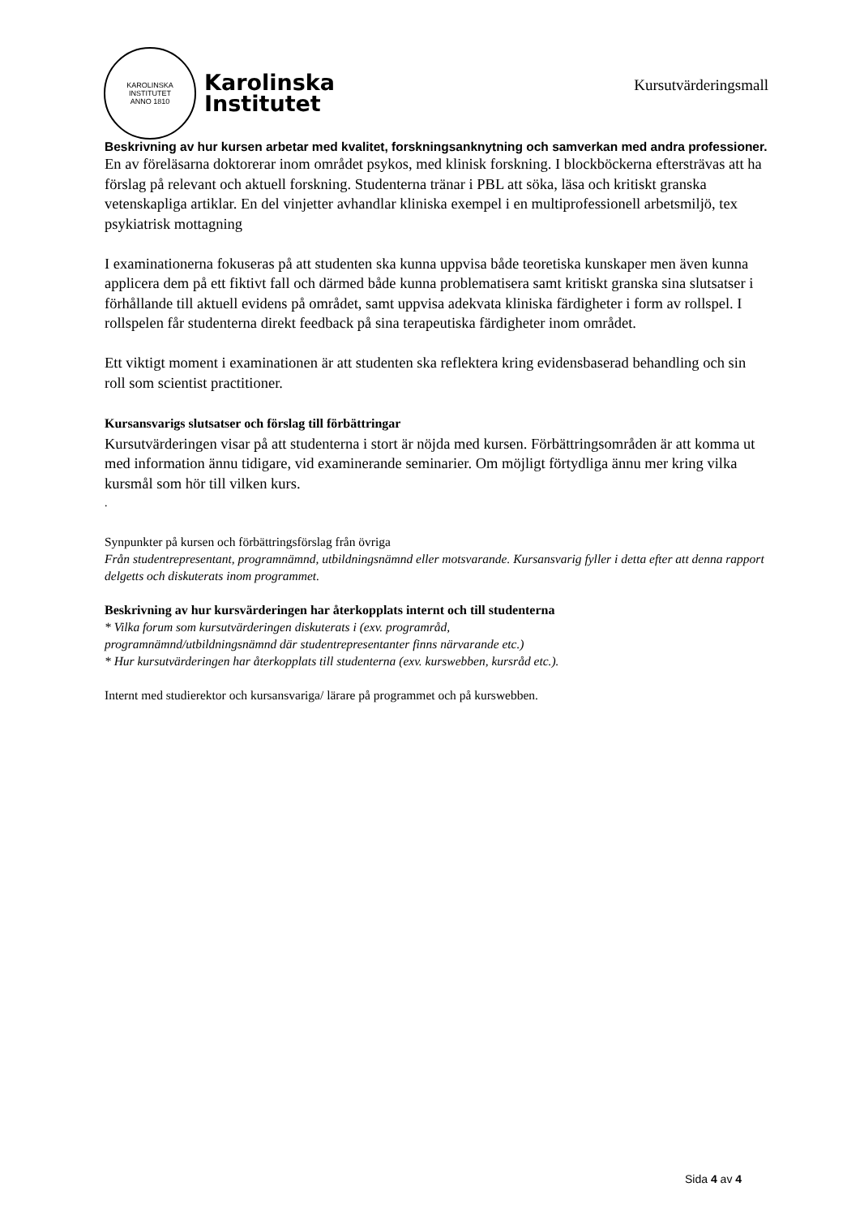KAROLINSKA INSTITUTET
ANNO 1810
Karolinska
Institutet
Kursutvärderingsmall
Beskrivning av hur kursen arbetar med kvalitet, forskningsanknytning och samverkan med andra professioner.
En av föreläsarna doktorerar inom området psykos, med klinisk forskning. I blockböckerna eftersträvas att ha förslag på relevant och aktuell forskning. Studenterna tränar i PBL att söka, läsa och kritiskt granska vetenskapliga artiklar. En del vinjetter avhandlar kliniska exempel i en multiprofessionell arbetsmiljö, tex psykiatrisk mottagning
I examinationerna fokuseras på att studenten ska kunna uppvisa både teoretiska kunskaper men även kunna applicera dem på ett fiktivt fall och därmed både kunna problematisera samt kritiskt granska sina slutsatser i förhållande till aktuell evidens på området, samt uppvisa adekvata kliniska färdigheter i form av rollspel. I rollspelen får studenterna direkt feedback på sina terapeutiska färdigheter inom området.
Ett viktigt moment i examinationen är att studenten ska reflektera kring evidensbaserad behandling och sin roll som scientist practitioner.
Kursansvarigs slutsatser och förslag till förbättringar
Kursutvärderingen visar på att studenterna i stort är nöjda med kursen. Förbättringsområden är att komma ut med information ännu tidigare, vid examinerande seminarier. Om möjligt förtydliga ännu mer kring vilka kursmål som hör till vilken kurs.
.
Synpunkter på kursen och förbättringsförslag från övriga
Från studentrepresentant, programnämnd, utbildningsnämnd eller motsvarande. Kursansvarig fyller i detta efter att denna rapport delgetts och diskuterats inom programmet.
Beskrivning av hur kursvärderingen har återkopplats internt och till studenterna
* Vilka forum som kursutvärderingen diskuterats i (exv. programråd,
programnämnd/utbildningsnämnd där studentrepresentanter finns närvarande etc.)
* Hur kursutvärderingen har återkopplats till studenterna (exv. kurswebben, kursråd etc.).
Internt med studierektor och kursansvariga/ lärare på programmet och på kurswebben.
Sida 4 av 4